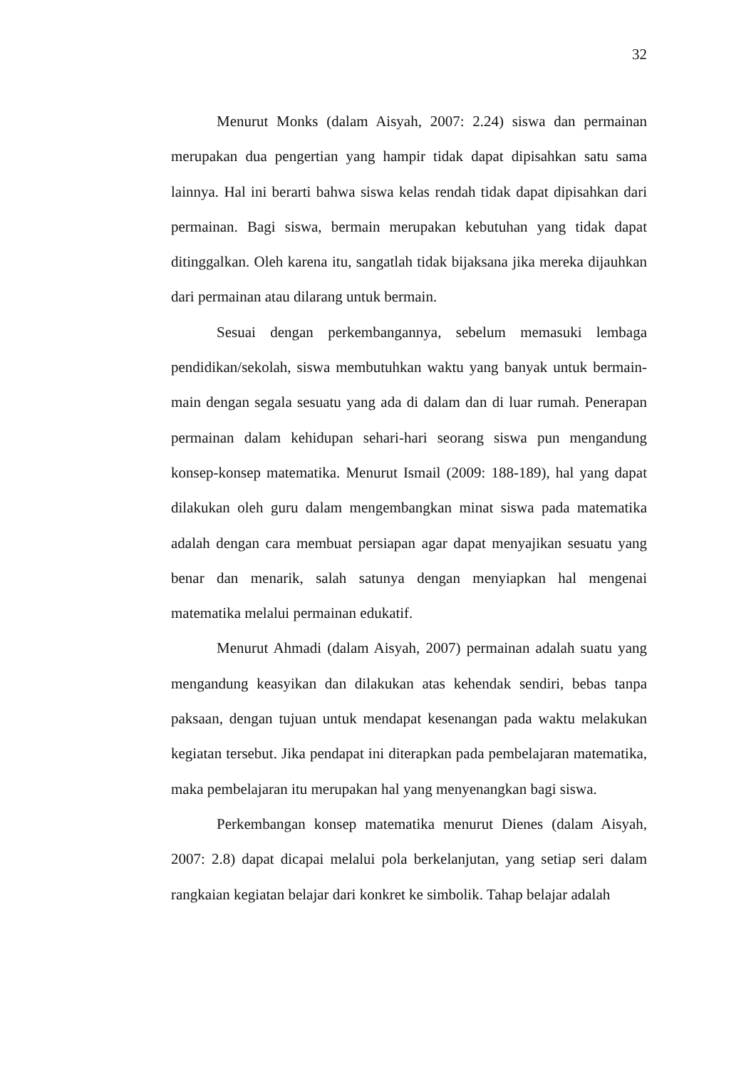32
Menurut Monks (dalam Aisyah, 2007: 2.24) siswa dan permainan merupakan dua pengertian yang hampir tidak dapat dipisahkan satu sama lainnya. Hal ini berarti bahwa siswa kelas rendah tidak dapat dipisahkan dari permainan. Bagi siswa, bermain merupakan kebutuhan yang tidak dapat ditinggalkan. Oleh karena itu, sangatlah tidak bijaksana jika mereka dijauhkan dari permainan atau dilarang untuk bermain.
Sesuai dengan perkembangannya, sebelum memasuki lembaga pendidikan/sekolah, siswa membutuhkan waktu yang banyak untuk bermain-main dengan segala sesuatu yang ada di dalam dan di luar rumah. Penerapan permainan dalam kehidupan sehari-hari seorang siswa pun mengandung konsep-konsep matematika. Menurut Ismail (2009: 188-189), hal yang dapat dilakukan oleh guru dalam mengembangkan minat siswa pada matematika adalah dengan cara membuat persiapan agar dapat menyajikan sesuatu yang benar dan menarik, salah satunya dengan menyiapkan hal mengenai matematika melalui permainan edukatif.
Menurut Ahmadi (dalam Aisyah, 2007) permainan adalah suatu yang mengandung keasyikan dan dilakukan atas kehendak sendiri, bebas tanpa paksaan, dengan tujuan untuk mendapat kesenangan pada waktu melakukan kegiatan tersebut. Jika pendapat ini diterapkan pada pembelajaran matematika, maka pembelajaran itu merupakan hal yang menyenangkan bagi siswa.
Perkembangan konsep matematika menurut Dienes (dalam Aisyah, 2007: 2.8) dapat dicapai melalui pola berkelanjutan, yang setiap seri dalam rangkaian kegiatan belajar dari konkret ke simbolik. Tahap belajar adalah